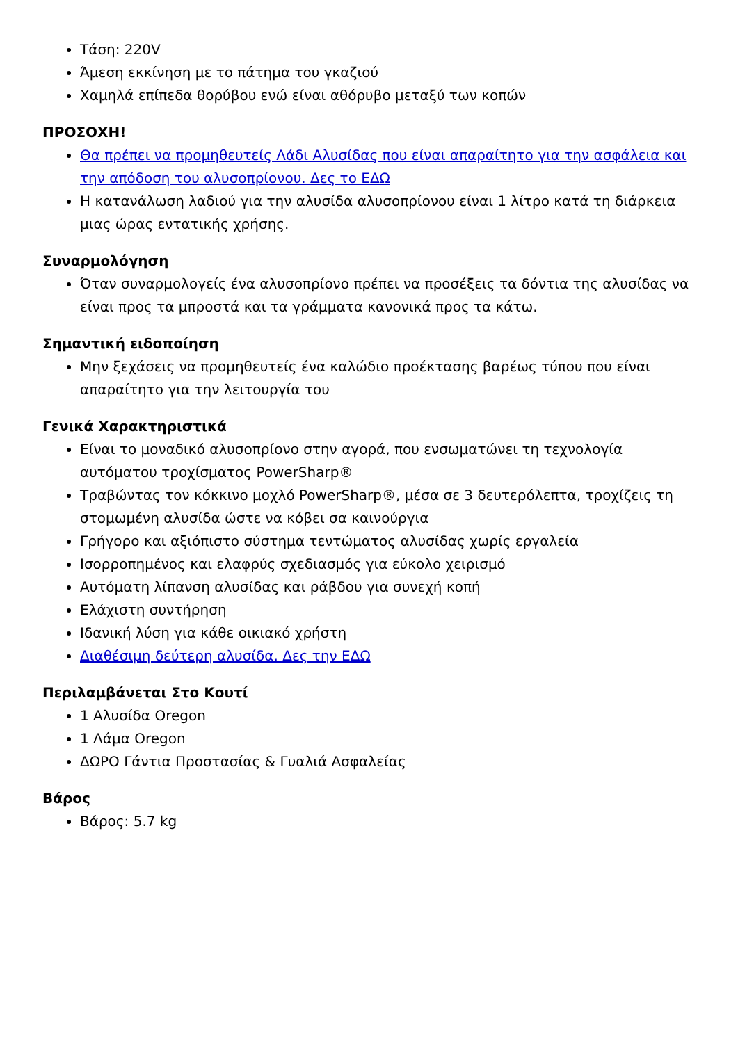Τάση: 220V
Άμεση εκκίνηση με το πάτημα του γκαζιού
Χαμηλά επίπεδα θορύβου ενώ είναι αθόρυβο μεταξύ των κοπών
ΠΡΟΣΟΧΗ!
Θα πρέπει να προμηθευτείς Λάδι Αλυσίδας που είναι απαραίτητο για την ασφάλεια και την απόδοση του αλυσοπρίονου. Δες το ΕΔΩ
Η κατανάλωση λαδιού για την αλυσίδα αλυσοπρίονου είναι 1 λίτρο κατά τη διάρκεια μιας ώρας εντατικής χρήσης.
Συναρμολόγηση
Όταν συναρμολογείς ένα αλυσοπρίονο πρέπει να προσέξεις τα δόντια της αλυσίδας να είναι προς τα μπροστά και τα γράμματα κανονικά προς τα κάτω.
Σημαντική ειδοποίηση
Μην ξεχάσεις να προμηθευτείς ένα καλώδιο προέκτασης βαρέως τύπου που είναι απαραίτητο για την λειτουργία του
Γενικά Χαρακτηριστικά
Είναι το μοναδικό αλυσοπρίονο στην αγορά, που ενσωματώνει τη τεχνολογία αυτόματου τροχίσματος PowerSharp®
Τραβώντας τον κόκκινο μοχλό PowerSharp®, μέσα σε 3 δευτερόλεπτα, τροχίζεις τη στομωμένη αλυσίδα ώστε να κόβει σα καινούργια
Γρήγορο και αξιόπιστο σύστημα τεντώματος αλυσίδας χωρίς εργαλεία
Ισορροπημένος και ελαφρύς σχεδιασμός για εύκολο χειρισμό
Αυτόματη λίπανση αλυσίδας και ράβδου για συνεχή κοπή
Ελάχιστη συντήρηση
Ιδανική λύση για κάθε οικιακό χρήστη
Διαθέσιμη δεύτερη αλυσίδα. Δες την ΕΔΩ
Περιλαμβάνεται Στο Κουτί
1 Αλυσίδα Oregon
1 Λάμα Oregon
ΔΩΡΟ Γάντια Προστασίας & Γυαλιά Ασφαλείας
Βάρος
Βάρος: 5.7 kg